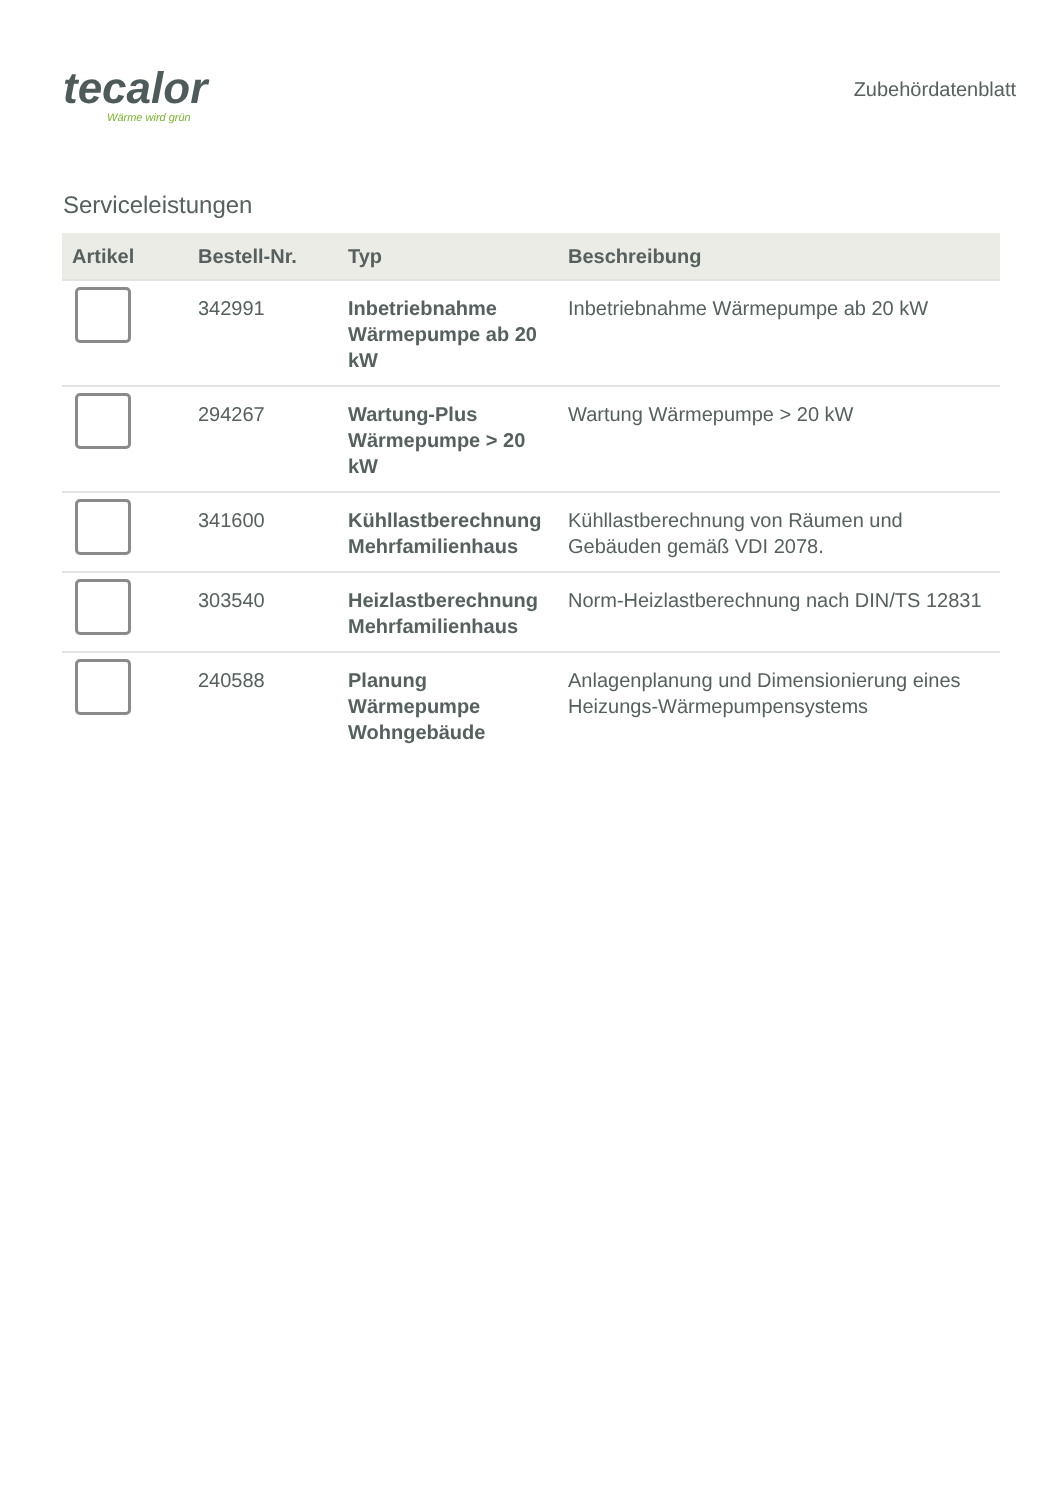tecalor
Wärme wird grün
Zubehördatenblatt
Serviceleistungen
| Artikel | Bestell-Nr. | Typ | Beschreibung |
| --- | --- | --- | --- |
| | 342991 | Inbetriebnahme Wärmepumpe ab 20 kW | Inbetriebnahme Wärmepumpe ab 20 kW |
| | 294267 | Wartung-Plus Wärmepumpe > 20 kW | Wartung Wärmepumpe > 20 kW |
| | 341600 | Kühllastberechnung Mehrfamilienhaus | Kühllastberechnung von Räumen und Gebäuden gemäß VDI 2078. |
| | 303540 | Heizlastberechnung Mehrfamilienhaus | Norm-Heizlastberechnung nach DIN/TS 12831 |
| | 240588 | Planung Wärmepumpe Wohngebäude | Anlagenplanung und Dimensionierung eines Heizungs-Wärmepumpensystems |